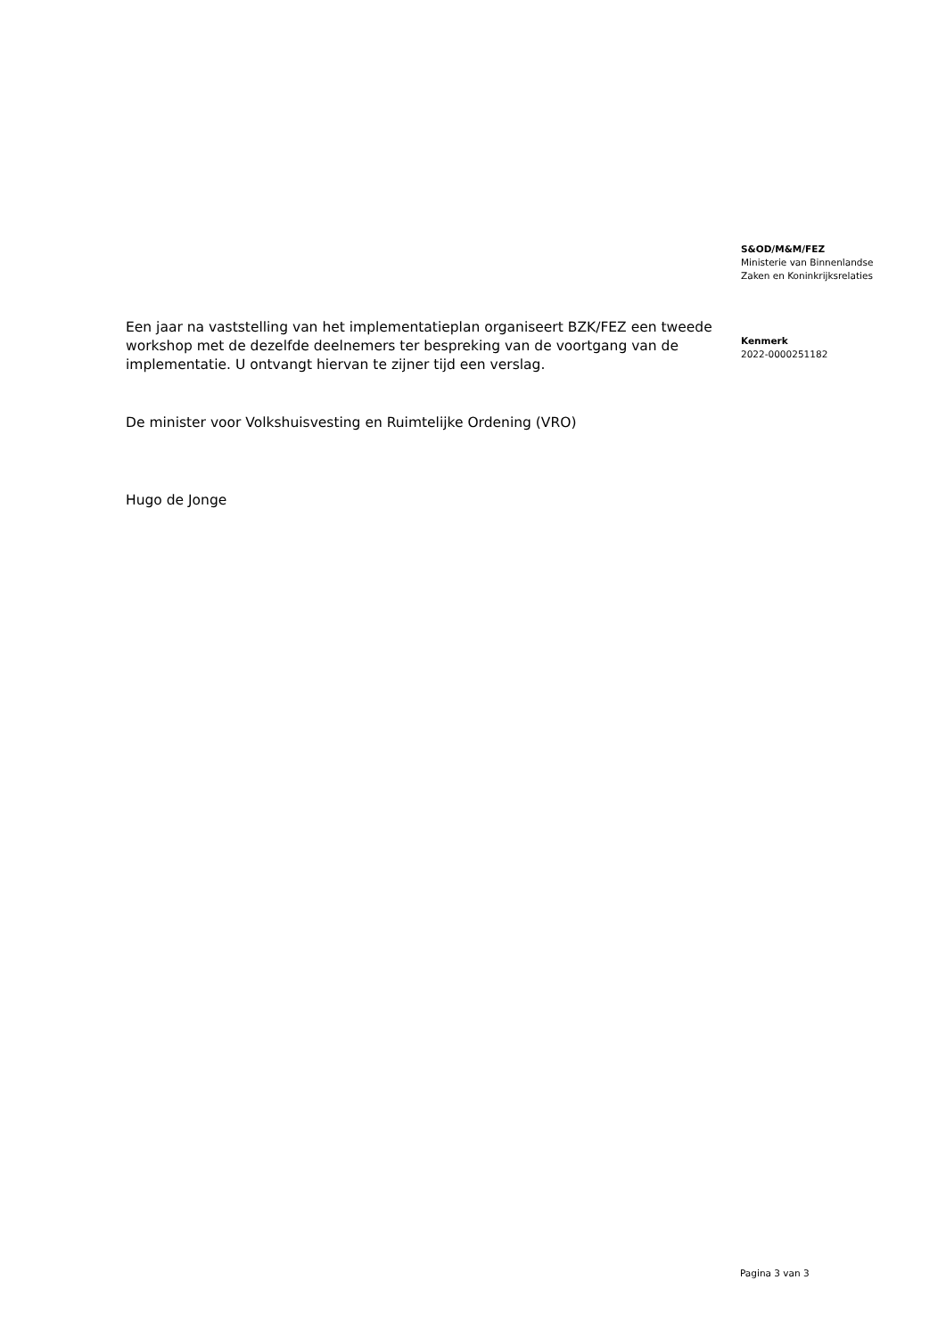Een jaar na vaststelling van het implementatieplan organiseert BZK/FEZ een tweede workshop met de dezelfde deelnemers ter bespreking van de voortgang van de implementatie. U ontvangt hiervan te zijner tijd een verslag.
De minister voor Volkshuisvesting en Ruimtelijke Ordening (VRO)
Hugo de Jonge
S&OD/M&M/FEZ
Ministerie van Binnenlandse
Zaken en Koninkrijksrelaties
Kenmerk
2022-0000251182
Pagina 3 van 3